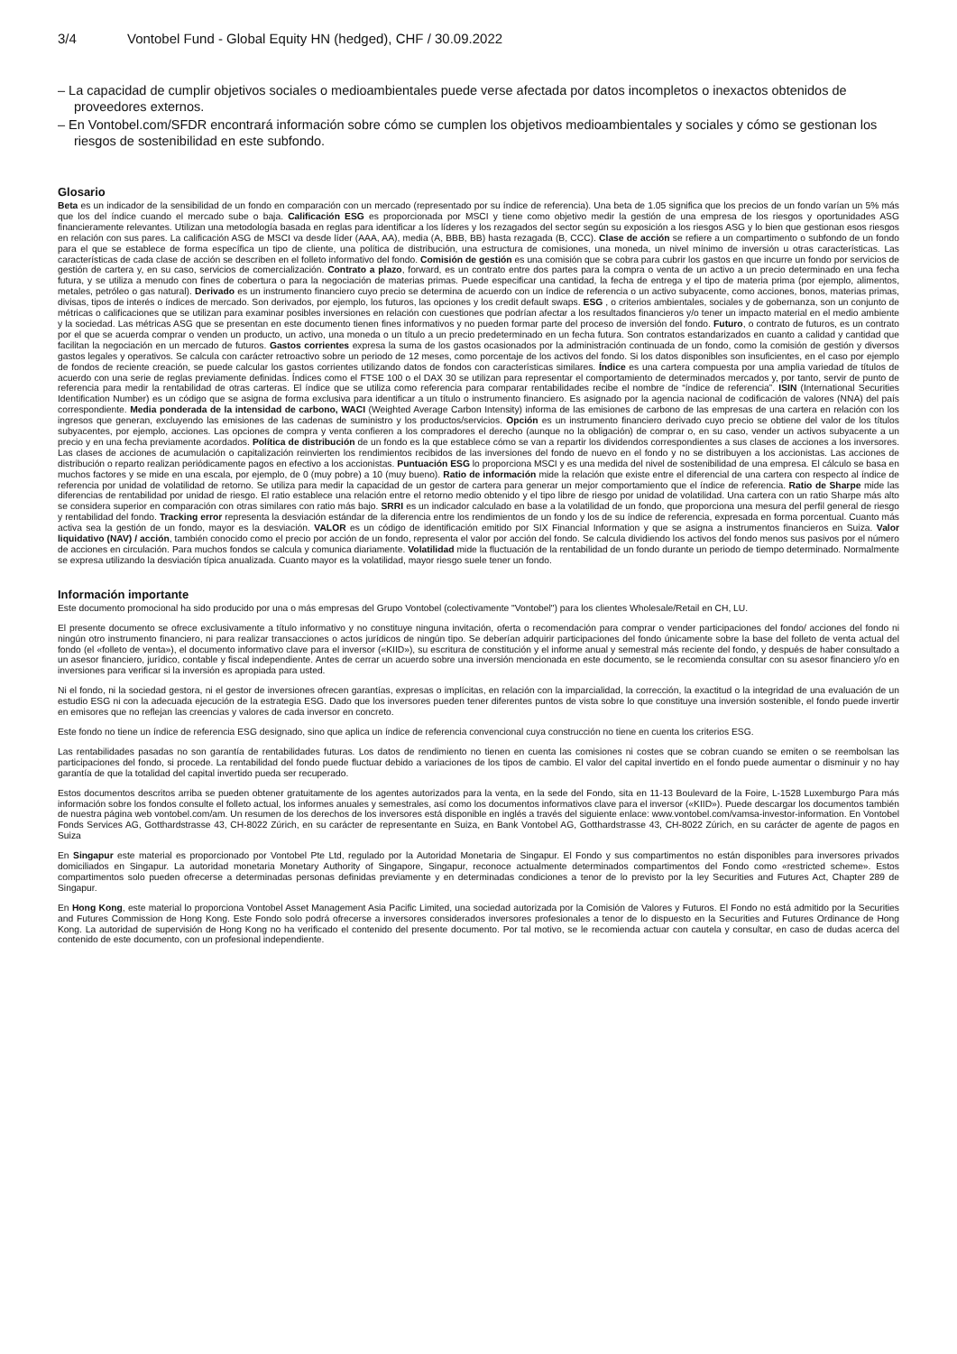3/4 Vontobel Fund - Global Equity HN (hedged), CHF / 30.09.2022
– La capacidad de cumplir objetivos sociales o medioambientales puede verse afectada por datos incompletos o inexactos obtenidos de proveedores externos.
– En Vontobel.com/SFDR encontrará información sobre cómo se cumplen los objetivos medioambientales y sociales y cómo se gestionan los riesgos de sostenibilidad en este subfondo.
Glosario
Beta es un indicador de la sensibilidad de un fondo en comparación con un mercado (representado por su índice de referencia). Una beta de 1.05 significa que los precios de un fondo varían un 5% más que los del índice cuando el mercado sube o baja. Calificación ESG es proporcionada por MSCI y tiene como objetivo medir la gestión de una empresa de los riesgos y oportunidades ASG financieramente relevantes. Utilizan una metodología basada en reglas para identificar a los líderes y los rezagados del sector según su exposición a los riesgos ASG y lo bien que gestionan esos riesgos en relación con sus pares. La calificación ASG de MSCI va desde líder (AAA, AA), media (A, BBB, BB) hasta rezagada (B, CCC). Clase de acción se refiere a un compartimento o subfondo de un fondo para el que se establece de forma específica un tipo de cliente, una política de distribución, una estructura de comisiones, una moneda, un nivel mínimo de inversión u otras características. Las características de cada clase de acción se describen en el folleto informativo del fondo. Comisión de gestión es una comisión que se cobra para cubrir los gastos en que incurre un fondo por servicios de gestión de cartera y, en su caso, servicios de comercialización. Contrato a plazo, forward, es un contrato entre dos partes para la compra o venta de un activo a un precio determinado en una fecha futura, y se utiliza a menudo con fines de cobertura o para la negociación de materias primas. Puede especificar una cantidad, la fecha de entrega y el tipo de materia prima (por ejemplo, alimentos, metales, petróleo o gas natural). Derivado es un instrumento financiero cuyo precio se determina de acuerdo con un índice de referencia o un activo subyacente, como acciones, bonos, materias primas, divisas, tipos de interés o índices de mercado. Son derivados, por ejemplo, los futuros, las opciones y los credit default swaps. ESG , o criterios ambientales, sociales y de gobernanza, son un conjunto de métricas o calificaciones que se utilizan para examinar posibles inversiones en relación con cuestiones que podrían afectar a los resultados financieros y/o tener un impacto material en el medio ambiente y la sociedad. Las métricas ASG que se presentan en este documento tienen fines informativos y no pueden formar parte del proceso de inversión del fondo. Futuro, o contrato de futuros, es un contrato por el que se acuerda comprar o venden un producto, un activo, una moneda o un título a un precio predeterminado en un fecha futura. Son contratos estandarizados en cuanto a calidad y cantidad que facilitan la negociación en un mercado de futuros. Gastos corrientes expresa la suma de los gastos ocasionados por la administración continuada de un fondo, como la comisión de gestión y diversos gastos legales y operativos. Se calcula con carácter retroactivo sobre un periodo de 12 meses, como porcentaje de los activos del fondo. Si los datos disponibles son insuficientes, en el caso por ejemplo de fondos de reciente creación, se puede calcular los gastos corrientes utilizando datos de fondos con características similares. Índice es una cartera compuesta por una amplia variedad de títulos de acuerdo con una serie de reglas previamente definidas. Índices como el FTSE 100 o el DAX 30 se utilizan para representar el comportamiento de determinados mercados y, por tanto, servir de punto de referencia para medir la rentabilidad de otras carteras. El índice que se utiliza como referencia para comparar rentabilidades recibe el nombre de “índice de referencia”. ISIN (International Securities Identification Number) es un código que se asigna de forma exclusiva para identificar a un título o instrumento financiero. Es asignado por la agencia nacional de codificación de valores (NNA) del país correspondiente. Media ponderada de la intensidad de carbono, WACI (Weighted Average Carbon Intensity) informa de las emisiones de carbono de las empresas de una cartera en relación con los ingresos que generan, excluyendo las emisiones de las cadenas de suministro y los productos/servicios. Opción es un instrumento financiero derivado cuyo precio se obtiene del valor de los títulos subyacentes, por ejemplo, acciones. Las opciones de compra y venta confieren a los compradores el derecho (aunque no la obligación) de comprar o, en su caso, vender un activos subyacente a un precio y en una fecha previamente acordados. Política de distribución de un fondo es la que establece cómo se van a repartir los dividendos correspondientes a sus clases de acciones a los inversores. Las clases de acciones de acumulación o capitalización reinvierten los rendimientos recibidos de las inversiones del fondo de nuevo en el fondo y no se distribuyen a los accionistas. Las acciones de distribución o reparto realizan periódicamente pagos en efectivo a los accionistas. Puntuación ESG lo proporciona MSCI y es una medida del nivel de sostenibilidad de una empresa. El cálculo se basa en muchos factores y se mide en una escala, por ejemplo, de 0 (muy pobre) a 10 (muy bueno). Ratio de información mide la relación que existe entre el diferencial de una cartera con respecto al índice de referencia por unidad de volatilidad de retorno. Se utiliza para medir la capacidad de un gestor de cartera para generar un mejor comportamiento que el índice de referencia. Ratio de Sharpe mide las diferencias de rentabilidad por unidad de riesgo. El ratio establece una relación entre el retorno medio obtenido y el tipo libre de riesgo por unidad de volatilidad. Una cartera con un ratio Sharpe más alto se considera superior en comparación con otras similares con ratio más bajo. SRRI es un indicador calculado en base a la volatilidad de un fondo, que proporciona una mesura del perfil general de riesgo y rentabilidad del fondo. Tracking error representa la desviación estándar de la diferencia entre los rendimientos de un fondo y los de su índice de referencia, expresada en forma porcentual. Cuanto más activa sea la gestión de un fondo, mayor es la desviación. VALOR es un código de identificación emitido por SIX Financial Information y que se asigna a instrumentos financieros en Suiza. Valor liquidativo (NAV) / acción, también conocido como el precio por acción de un fondo, representa el valor por acción del fondo. Se calcula dividiendo los activos del fondo menos sus pasivos por el número de acciones en circulación. Para muchos fondos se calcula y comunica diariamente. Volatilidad mide la fluctuación de la rentabilidad de un fondo durante un periodo de tiempo determinado. Normalmente se expresa utilizando la desviación típica anualizada. Cuanto mayor es la volatilidad, mayor riesgo suele tener un fondo.
Información importante
Este documento promocional ha sido producido por una o más empresas del Grupo Vontobel (colectivamente "Vontobel") para los clientes Wholesale/Retail en CH, LU.
El presente documento se ofrece exclusivamente a título informativo y no constituye ninguna invitación, oferta o recomendación para comprar o vender participaciones del fondo/ acciones del fondo ni ningún otro instrumento financiero, ni para realizar transacciones o actos jurídicos de ningún tipo. Se deberían adquirir participaciones del fondo únicamente sobre la base del folleto de venta actual del fondo (el «folleto de venta»), el documento informativo clave para el inversor («KIID»), su escritura de constitución y el informe anual y semestral más reciente del fondo, y después de haber consultado a un asesor financiero, jurídico, contable y fiscal independiente. Antes de cerrar un acuerdo sobre una inversión mencionada en este documento, se le recomienda consultar con su asesor financiero y/o en inversiones para verificar si la inversión es apropiada para usted.
Ni el fondo, ni la sociedad gestora, ni el gestor de inversiones ofrecen garantías, expresas o implícitas, en relación con la imparcialidad, la corrección, la exactitud o la integridad de una evaluación de un estudio ESG ni con la adecuada ejecución de la estrategia ESG. Dado que los inversores pueden tener diferentes puntos de vista sobre lo que constituye una inversión sostenible, el fondo puede invertir en emisores que no reflejan las creencias y valores de cada inversor en concreto.
Este fondo no tiene un índice de referencia ESG designado, sino que aplica un índice de referencia convencional cuya construcción no tiene en cuenta los criterios ESG.
Las rentabilidades pasadas no son garantía de rentabilidades futuras. Los datos de rendimiento no tienen en cuenta las comisiones ni costes que se cobran cuando se emiten o se reembolsan las participaciones del fondo, si procede. La rentabilidad del fondo puede fluctuar debido a variaciones de los tipos de cambio. El valor del capital invertido en el fondo puede aumentar o disminuir y no hay garantía de que la totalidad del capital invertido pueda ser recuperado.
Estos documentos descritos arriba se pueden obtener gratuitamente de los agentes autorizados para la venta, en la sede del Fondo, sita en 11-13 Boulevard de la Foire, L-1528 Luxemburgo Para más información sobre los fondos consulte el folleto actual, los informes anuales y semestrales, así como los documentos informativos clave para el inversor («KIID»). Puede descargar los documentos también de nuestra página web vontobel.com/am. Un resumen de los derechos de los inversores está disponible en inglés a través del siguiente enlace: www.vontobel.com/vamsa-investor-information. En Vontobel Fonds Services AG, Gotthardstrasse 43, CH-8022 Zúrich, en su carácter de representante en Suiza, en Bank Vontobel AG, Gotthardstrasse 43, CH-8022 Zúrich, en su carácter de agente de pagos en Suiza
En Singapur este material es proporcionado por Vontobel Pte Ltd, regulado por la Autoridad Monetaria de Singapur. El Fondo y sus compartimentos no están disponibles para inversores privados domiciliados en Singapur. La autoridad monetaria Monetary Authority of Singapore, Singapur, reconoce actualmente determinados compartimentos del Fondo como «restricted scheme». Estos compartimentos solo pueden ofrecerse a determinadas personas definidas previamente y en determinadas condiciones a tenor de lo previsto por la ley Securities and Futures Act, Chapter 289 de Singapur.
En Hong Kong, este material lo proporciona Vontobel Asset Management Asia Pacific Limited, una sociedad autorizada por la Comisión de Valores y Futuros. El Fondo no está admitido por la Securities and Futures Commission de Hong Kong. Este Fondo solo podrá ofrecerse a inversores considerados inversores profesionales a tenor de lo dispuesto en la Securities and Futures Ordinance de Hong Kong. La autoridad de supervisión de Hong Kong no ha verificado el contenido del presente documento. Por tal motivo, se le recomienda actuar con cautela y consultar, en caso de dudas acerca del contenido de este documento, con un profesional independiente.